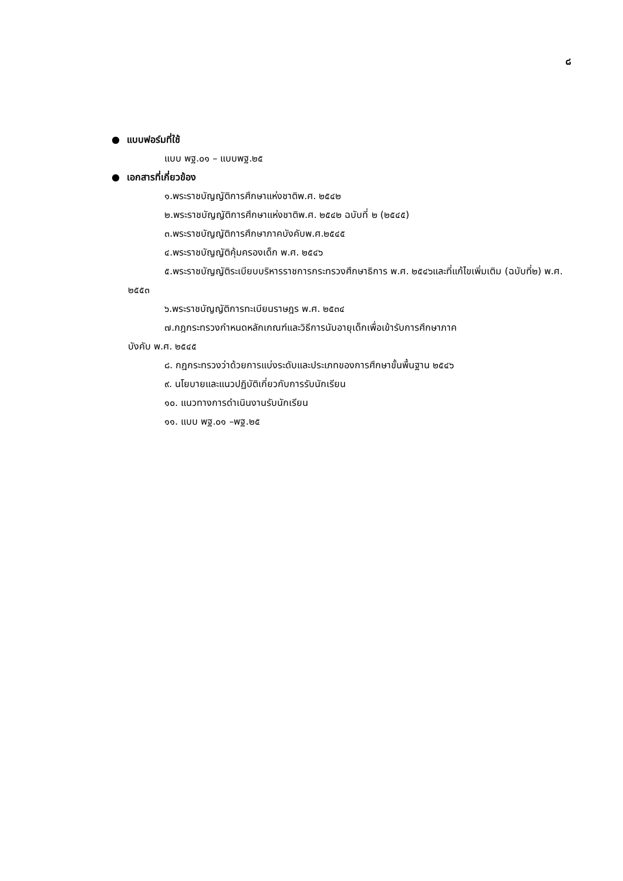๘
● แบบฟอร์มที่ใช้
แบบ พฐ.๐๑ – แบบพฐ.๒๕
● เอกสารที่เกี่ยวข้อง
๑.พระราชบัญญัติการศึกษาแห่งชาติพ.ศ. ๒๕๔๒
๒.พระราชบัญญัติการศึกษาแห่งชาติพ.ศ. ๒๕๔๒ ฉบับที่ ๒ (๒๕๔๕)
๓.พระราชบัญญัติการศึกษาภาคบังคับพ.ศ.๒๕๔๕
๔.พระราชบัญญัติคุ้มครองเด็ก พ.ศ. ๒๕๔๖
๕.พระราชบัญญัติระเบียบบริหารราชการกระทรวงศึกษาธิการ พ.ศ. ๒๕๔๖และที่แก้ไขเพิ่มเติม (ฉบับที่๒) พ.ศ. ๒๕๕๓
๖.พระราชบัญญัติการทะเบียนราษฎร พ.ศ. ๒๕๓๔
๗.กฎกระทรวงกำหนดหลักเกณฑ์และวิธีการนับอายุเด็กเพื่อเข้ารับการศึกษาภาค
บังคับ พ.ศ. ๒๕๔๕
๘. กฎกระทรวงว่าด้วยการแบ่งระดับและประเภทของการศึกษาขั้นพื้นฐาน ๒๕๔๖
๙. นโยบายและแนวปฏิบัติเกี่ยวกับการรับนักเรียน
๑๐. แนวทางการดำเนินงานรับนักเรียน
๑๑. แบบ พฐ.๐๑ –พฐ.๒๕